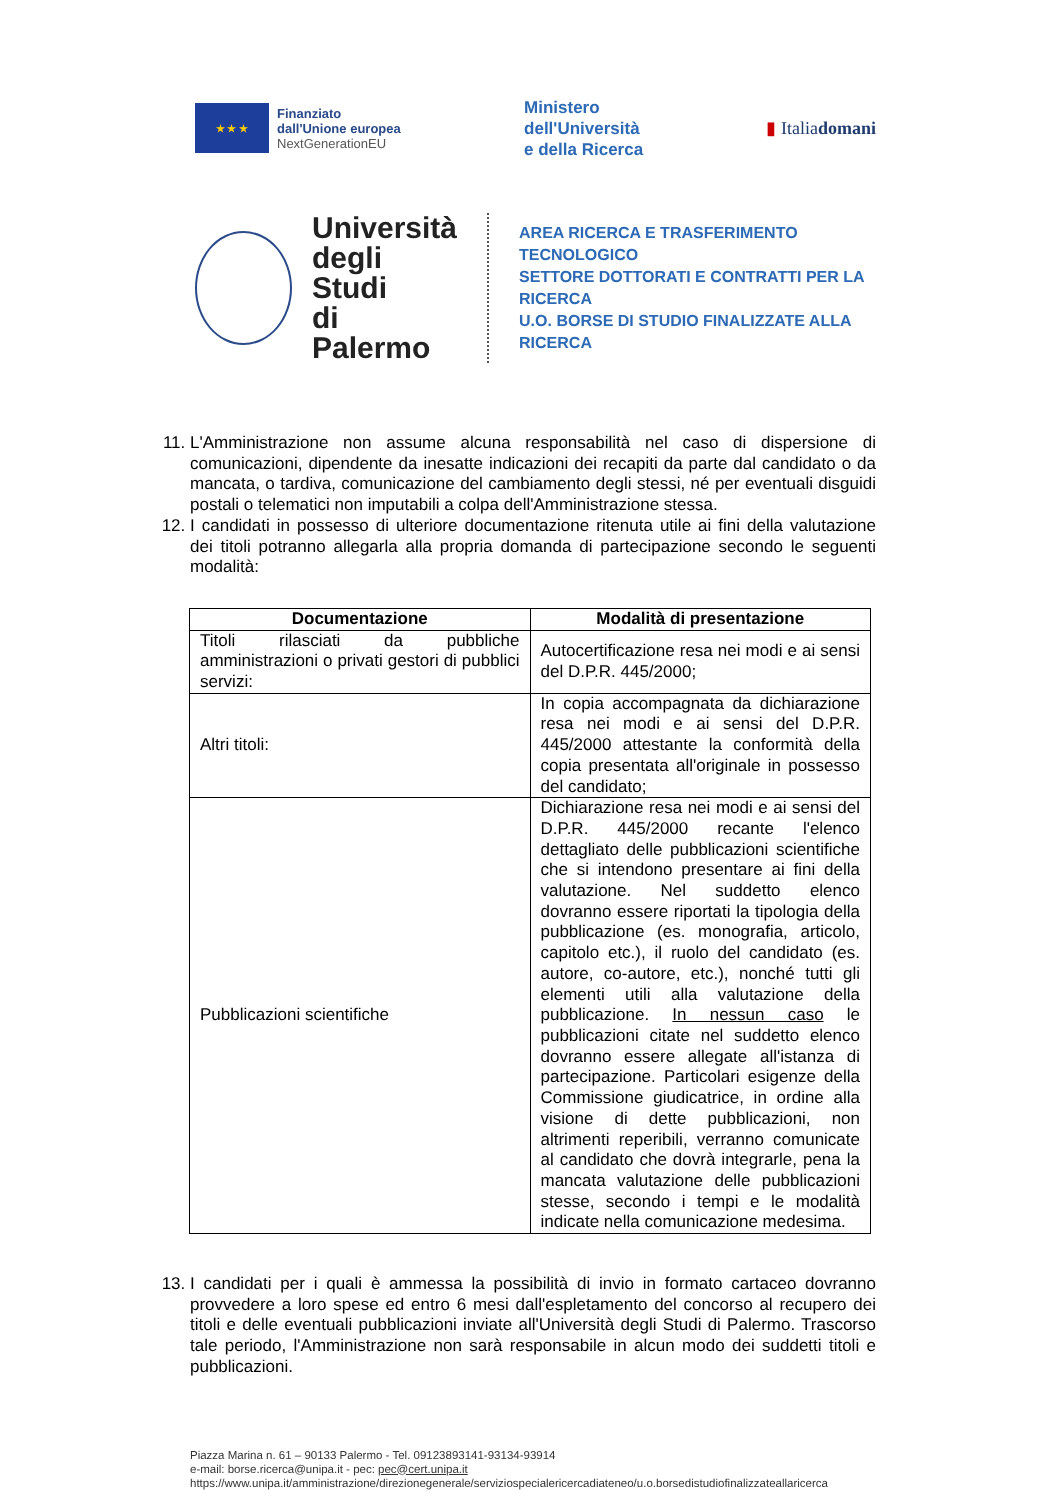★ ★ ★
Finanziato
dall'Unione europea
NextGenerationEU
Ministero
dell'Università
e della Ricerca
▮ Italiadomani
Università
degli Studi
di Palermo
AREA RICERCA E TRASFERIMENTO TECNOLOGICO
SETTORE DOTTORATI E CONTRATTI PER LA RICERCA
U.O. BORSE DI STUDIO FINALIZZATE ALLA RICERCA
11. L'Amministrazione non assume alcuna responsabilità nel caso di dispersione di comunicazioni, dipendente da inesatte indicazioni dei recapiti da parte dal candidato o da mancata, o tardiva, comunicazione del cambiamento degli stessi, né per eventuali disguidi postali o telematici non imputabili a colpa dell'Amministrazione stessa.
12. I candidati in possesso di ulteriore documentazione ritenuta utile ai fini della valutazione dei titoli potranno allegarla alla propria domanda di partecipazione secondo le seguenti modalità:
| Documentazione | Modalità di presentazione |
| --- | --- |
| Titoli rilasciati da pubbliche amministrazioni o privati gestori di pubblici servizi: | Autocertificazione resa nei modi e ai sensi del D.P.R. 445/2000; |
| Altri titoli: | In copia accompagnata da dichiarazione resa nei modi e ai sensi del D.P.R. 445/2000 attestante la conformità della copia presentata all'originale in possesso del candidato; |
| Pubblicazioni scientifiche | Dichiarazione resa nei modi e ai sensi del D.P.R. 445/2000 recante l'elenco dettagliato delle pubblicazioni scientifiche che si intendono presentare ai fini della valutazione. Nel suddetto elenco dovranno essere riportati la tipologia della pubblicazione (es. monografia, articolo, capitolo etc.), il ruolo del candidato (es. autore, co-autore, etc.), nonché tutti gli elementi utili alla valutazione della pubblicazione. In nessun caso le pubblicazioni citate nel suddetto elenco dovranno essere allegate all'istanza di partecipazione. Particolari esigenze della Commissione giudicatrice, in ordine alla visione di dette pubblicazioni, non altrimenti reperibili, verranno comunicate al candidato che dovrà integrarle, pena la mancata valutazione delle pubblicazioni stesse, secondo i tempi e le modalità indicate nella comunicazione medesima. |
13. I candidati per i quali è ammessa la possibilità di invio in formato cartaceo dovranno provvedere a loro spese ed entro 6 mesi dall'espletamento del concorso al recupero dei titoli e delle eventuali pubblicazioni inviate all'Università degli Studi di Palermo. Trascorso tale periodo, l'Amministrazione non sarà responsabile in alcun modo dei suddetti titoli e pubblicazioni.
Piazza Marina n. 61 – 90133 Palermo - Tel. 09123893141-93134-93914
e-mail: borse.ricerca@unipa.it - pec: pec@cert.unipa.it
https://www.unipa.it/amministrazione/direzionegenerale/serviziospecialericercadiateneo/u.o.borsedistudiofinalizzateallaricerca